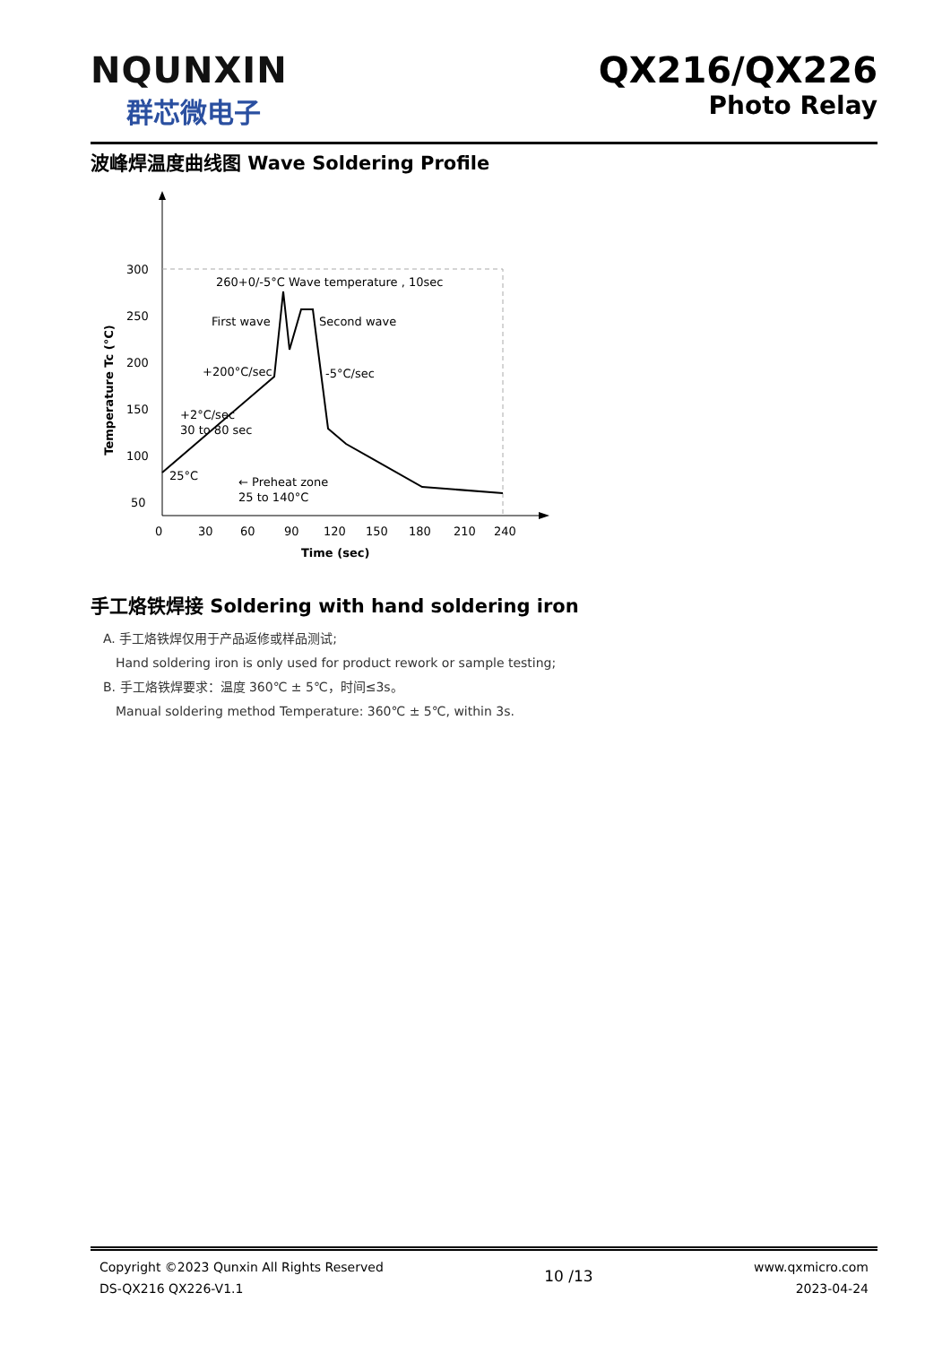NQUNXIN
群芯微电子
QX216/QX226
Photo Relay
波峰焊温度曲线图 Wave Soldering Profile
300
250
200
150
100
50
0
30
60
90
120
150
180
210
240
Time (sec)
Temperature Tc (°C)
260+0/-5°C Wave temperature , 10sec
First wave
Second wave
+200°C/sec
-5°C/sec
+2°C/sec
30 to 80 sec
← Preheat zone
25 to 140°C
25°C
手工烙铁焊接 Soldering with hand soldering iron
A. 手工烙铁焊仅用于产品返修或样品测试;
Hand soldering iron is only used for product rework or sample testing;
B. 手工烙铁焊要求：温度 360℃ ± 5℃，时间≤3s。
Manual soldering method Temperature: 360℃ ± 5℃, within 3s.
Copyright ©2023 Qunxin All Rights Reserved
DS-QX216 QX226-V1.1
10 /13
www.qxmicro.com
2023-04-24